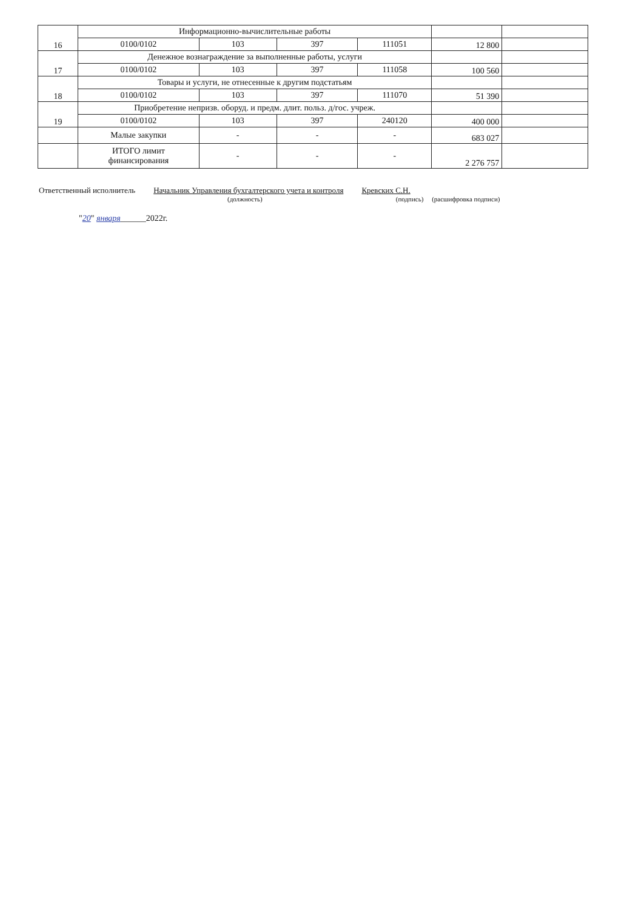| 16 | Информационно-вычислительные работы | | | | | |
| | 0100/0102 | 103 | 397 | 111051 | 12 800 | |
| 17 | Денежное вознаграждение за выполненные работы, услуги | | | | | |
| | 0100/0102 | 103 | 397 | 111058 | 100 560 | |
| 18 | Товары и услуги, не отнесенные к другим подстатьям | | | | | |
| | 0100/0102 | 103 | 397 | 111070 | 51 390 | |
| 19 | Приобретение непризв. оборуд. и предм. длит. польз. д/гос. учреж. | | | | | |
| | 0100/0102 | 103 | 397 | 240120 | 400 000 | |
| | Малые закупки | - | - | - | 683 027 | |
| | ИТОГО лимит финансирования | - | - | - | 2 276 757 | |
Ответственный исполнитель Начальник Управления бухгалтерского учета и контроля Кревских С.Н.
(должность) (подпись) (расшифровка подписи)
"20" января______2022г.